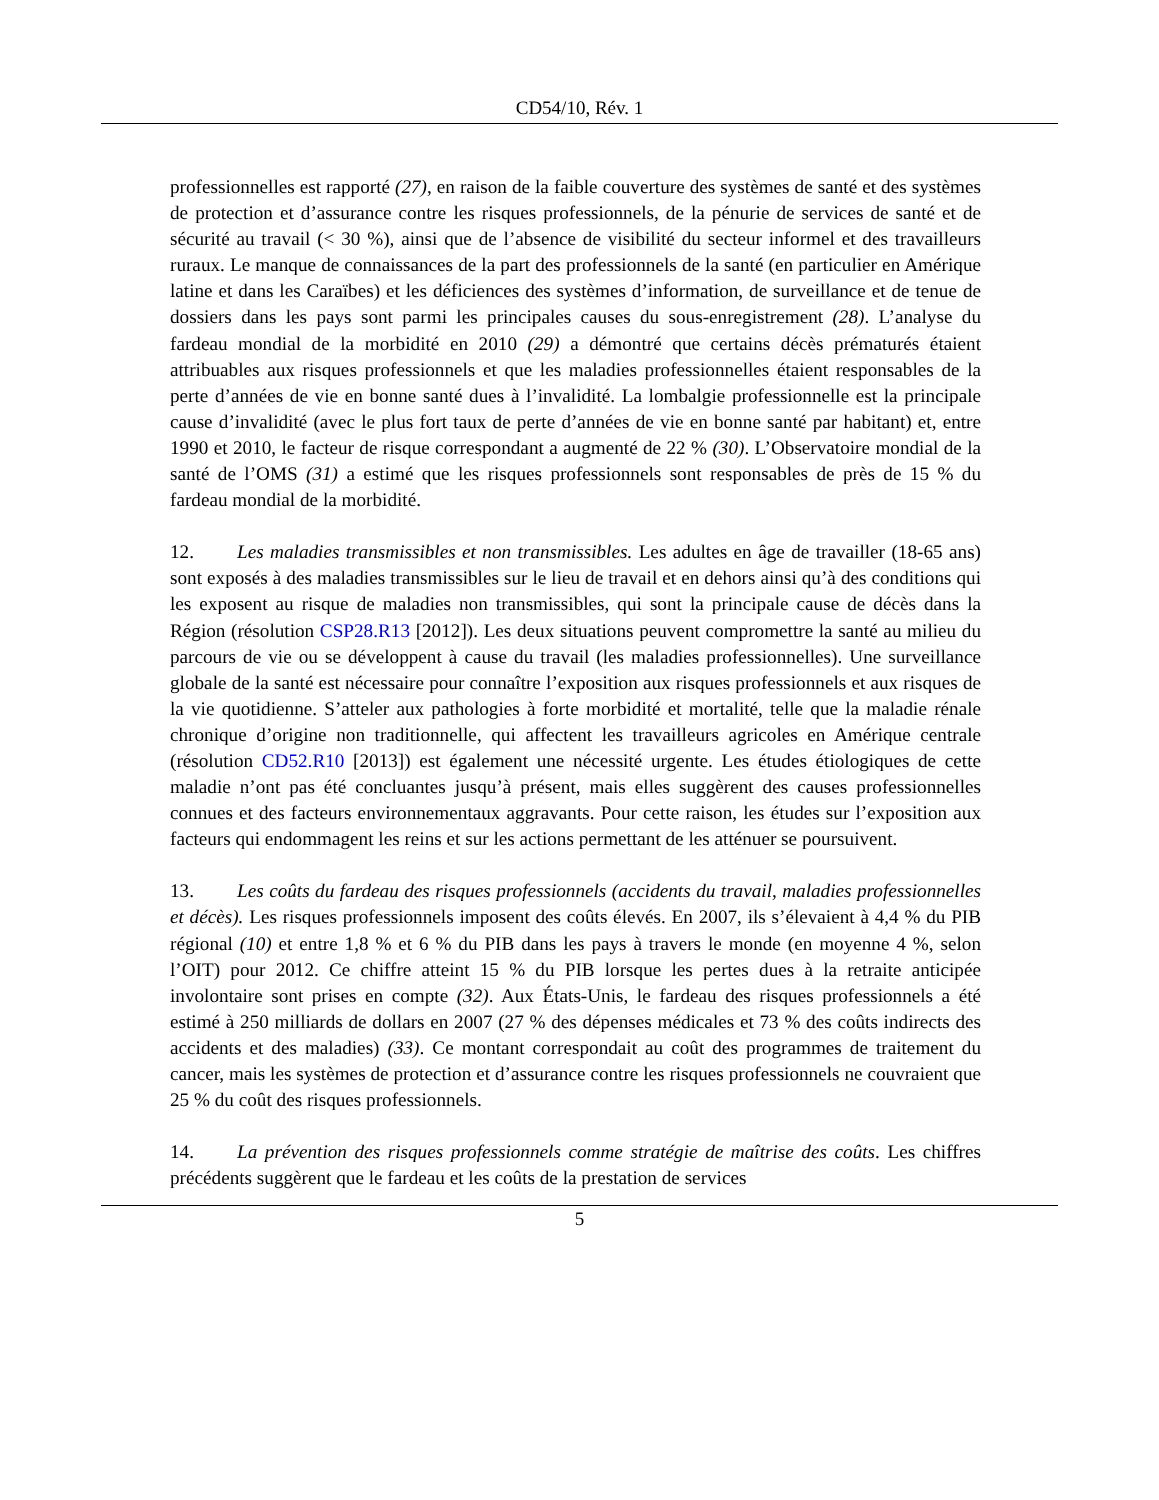CD54/10, Rév. 1
professionnelles est rapporté (27), en raison de la faible couverture des systèmes de santé et des systèmes de protection et d’assurance contre les risques professionnels, de la pénurie de services de santé et de sécurité au travail (< 30 %), ainsi que de l’absence de visibilité du secteur informel et des travailleurs ruraux. Le manque de connaissances de la part des professionnels de la santé (en particulier en Amérique latine et dans les Caraïbes) et les déficiences des systèmes d’information, de surveillance et de tenue de dossiers dans les pays sont parmi les principales causes du sous-enregistrement (28). L’analyse du fardeau mondial de la morbidité en 2010 (29) a démontré que certains décès prématurés étaient attribuables aux risques professionnels et que les maladies professionnelles étaient responsables de la perte d’années de vie en bonne santé dues à l’invalidité. La lombalgie professionnelle est la principale cause d’invalidité (avec le plus fort taux de perte d’années de vie en bonne santé par habitant) et, entre 1990 et 2010, le facteur de risque correspondant a augmenté de 22 % (30). L’Observatoire mondial de la santé de l’OMS (31) a estimé que les risques professionnels sont responsables de près de 15 % du fardeau mondial de la morbidité.
12. Les maladies transmissibles et non transmissibles. Les adultes en âge de travailler (18-65 ans) sont exposés à des maladies transmissibles sur le lieu de travail et en dehors ainsi qu’à des conditions qui les exposent au risque de maladies non transmissibles, qui sont la principale cause de décès dans la Région (résolution CSP28.R13 [2012]). Les deux situations peuvent compromettre la santé au milieu du parcours de vie ou se développent à cause du travail (les maladies professionnelles). Une surveillance globale de la santé est nécessaire pour connaître l’exposition aux risques professionnels et aux risques de la vie quotidienne. S’atteler aux pathologies à forte morbidité et mortalité, telle que la maladie rénale chronique d’origine non traditionnelle, qui affectent les travailleurs agricoles en Amérique centrale (résolution CD52.R10 [2013]) est également une nécessité urgente. Les études étiologiques de cette maladie n’ont pas été concluantes jusqu’à présent, mais elles suggèrent des causes professionnelles connues et des facteurs environnementaux aggravants. Pour cette raison, les études sur l’exposition aux facteurs qui endommagent les reins et sur les actions permettant de les atténuer se poursuivent.
13. Les coûts du fardeau des risques professionnels (accidents du travail, maladies professionnelles et décès). Les risques professionnels imposent des coûts élevés. En 2007, ils s’élevaient à 4,4 % du PIB régional (10) et entre 1,8 % et 6 % du PIB dans les pays à travers le monde (en moyenne 4 %, selon l’OIT) pour 2012. Ce chiffre atteint 15 % du PIB lorsque les pertes dues à la retraite anticipée involontaire sont prises en compte (32). Aux États-Unis, le fardeau des risques professionnels a été estimé à 250 milliards de dollars en 2007 (27 % des dépenses médicales et 73 % des coûts indirects des accidents et des maladies) (33). Ce montant correspondait au coût des programmes de traitement du cancer, mais les systèmes de protection et d’assurance contre les risques professionnels ne couvraient que 25 % du coût des risques professionnels.
14. La prévention des risques professionnels comme stratégie de maîtrise des coûts. Les chiffres précédents suggèrent que le fardeau et les coûts de la prestation de services
5